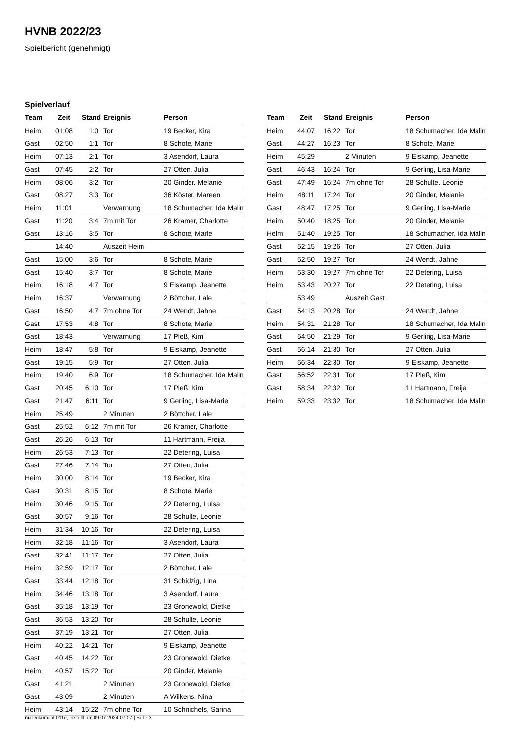HVNB 2022/23
Spielbericht (genehmigt)
Spielverlauf
| Team | Zeit | Stand | Ereignis | Person |
| --- | --- | --- | --- | --- |
| Heim | 01:08 | 1:0 | Tor | 19 Becker, Kira |
| Gast | 02:50 | 1:1 | Tor | 8 Schote, Marie |
| Heim | 07:13 | 2:1 | Tor | 3 Asendorf, Laura |
| Gast | 07:45 | 2:2 | Tor | 27 Otten, Julia |
| Heim | 08:06 | 3:2 | Tor | 20 Ginder, Melanie |
| Gast | 08:27 | 3:3 | Tor | 36 Köster, Mareen |
| Heim | 11:01 | | Verwarnung | 18 Schumacher, Ida Malin |
| Gast | 11:20 | 3:4 | 7m mit Tor | 26 Kramer, Charlotte |
| Gast | 13:16 | 3:5 | Tor | 8 Schote, Marie |
| | 14:40 | | Auszeit Heim | |
| Gast | 15:00 | 3:6 | Tor | 8 Schote, Marie |
| Gast | 15:40 | 3:7 | Tor | 8 Schote, Marie |
| Heim | 16:18 | 4:7 | Tor | 9 Eiskamp, Jeanette |
| Heim | 16:37 | | Verwarnung | 2 Böttcher, Lale |
| Gast | 16:50 | 4:7 | 7m ohne Tor | 24 Wendt, Jahne |
| Gast | 17:53 | 4:8 | Tor | 8 Schote, Marie |
| Gast | 18:43 | | Verwarnung | 17 Pleß, Kim |
| Heim | 18:47 | 5:8 | Tor | 9 Eiskamp, Jeanette |
| Gast | 19:15 | 5:9 | Tor | 27 Otten, Julia |
| Heim | 19:40 | 6:9 | Tor | 18 Schumacher, Ida Malin |
| Gast | 20:45 | 6:10 | Tor | 17 Pleß, Kim |
| Gast | 21:47 | 6:11 | Tor | 9 Gerling, Lisa-Marie |
| Heim | 25:49 | | 2 Minuten | 2 Böttcher, Lale |
| Gast | 25:52 | 6:12 | 7m mit Tor | 26 Kramer, Charlotte |
| Gast | 26:26 | 6:13 | Tor | 11 Hartmann, Freija |
| Heim | 26:53 | 7:13 | Tor | 22 Detering, Luisa |
| Gast | 27:46 | 7:14 | Tor | 27 Otten, Julia |
| Heim | 30:00 | 8:14 | Tor | 19 Becker, Kira |
| Gast | 30:31 | 8:15 | Tor | 8 Schote, Marie |
| Heim | 30:46 | 9:15 | Tor | 22 Detering, Luisa |
| Gast | 30:57 | 9:16 | Tor | 28 Schulte, Leonie |
| Heim | 31:34 | 10:16 | Tor | 22 Detering, Luisa |
| Heim | 32:18 | 11:16 | Tor | 3 Asendorf, Laura |
| Gast | 32:41 | 11:17 | Tor | 27 Otten, Julia |
| Heim | 32:59 | 12:17 | Tor | 2 Böttcher, Lale |
| Gast | 33:44 | 12:18 | Tor | 31 Schidzig, Lina |
| Heim | 34:46 | 13:18 | Tor | 3 Asendorf, Laura |
| Gast | 35:18 | 13:19 | Tor | 23 Gronewold, Dietke |
| Gast | 36:53 | 13:20 | Tor | 28 Schulte, Leonie |
| Gast | 37:19 | 13:21 | Tor | 27 Otten, Julia |
| Heim | 40:22 | 14:21 | Tor | 9 Eiskamp, Jeanette |
| Gast | 40:45 | 14:22 | Tor | 23 Gronewold, Dietke |
| Heim | 40:57 | 15:22 | Tor | 20 Ginder, Melanie |
| Gast | 41:21 | | 2 Minuten | 23 Gronewold, Dietke |
| Gast | 43:09 | | 2 Minuten | A Wilkens, Nina |
| Heim | 43:14 | 15:22 | 7m ohne Tor | 10 Schnichels, Sarina |
| Team | Zeit | Stand | Ereignis | Person |
| --- | --- | --- | --- | --- |
| Heim | 44:07 | 16:22 | Tor | 18 Schumacher, Ida Malin |
| Gast | 44:27 | 16:23 | Tor | 8 Schote, Marie |
| Heim | 45:29 | | 2 Minuten | 9 Eiskamp, Jeanette |
| Gast | 46:43 | 16:24 | Tor | 9 Gerling, Lisa-Marie |
| Gast | 47:49 | 16:24 | 7m ohne Tor | 28 Schulte, Leonie |
| Heim | 48:11 | 17:24 | Tor | 20 Ginder, Melanie |
| Gast | 48:47 | 17:25 | Tor | 9 Gerling, Lisa-Marie |
| Heim | 50:40 | 18:25 | Tor | 20 Ginder, Melanie |
| Heim | 51:40 | 19:25 | Tor | 18 Schumacher, Ida Malin |
| Gast | 52:15 | 19:26 | Tor | 27 Otten, Julia |
| Gast | 52:50 | 19:27 | Tor | 24 Wendt, Jahne |
| Heim | 53:30 | 19:27 | 7m ohne Tor | 22 Detering, Luisa |
| Heim | 53:43 | 20:27 | Tor | 22 Detering, Luisa |
| | 53:49 | | Auszeit Gast | |
| Gast | 54:13 | 20:28 | Tor | 24 Wendt, Jahne |
| Heim | 54:31 | 21:28 | Tor | 18 Schumacher, Ida Malin |
| Gast | 54:50 | 21:29 | Tor | 9 Gerling, Lisa-Marie |
| Gast | 56:14 | 21:30 | Tor | 27 Otten, Julia |
| Heim | 56:34 | 22:30 | Tor | 9 Eiskamp, Jeanette |
| Gast | 56:52 | 22:31 | Tor | 17 Pleß, Kim |
| Gast | 58:34 | 22:32 | Tor | 11 Hartmann, Freija |
| Heim | 59:33 | 23:32 | Tor | 18 Schumacher, Ida Malin |
nu.Dokument 011e, erstellt am 09.07.2024 07:07 | Seite 3